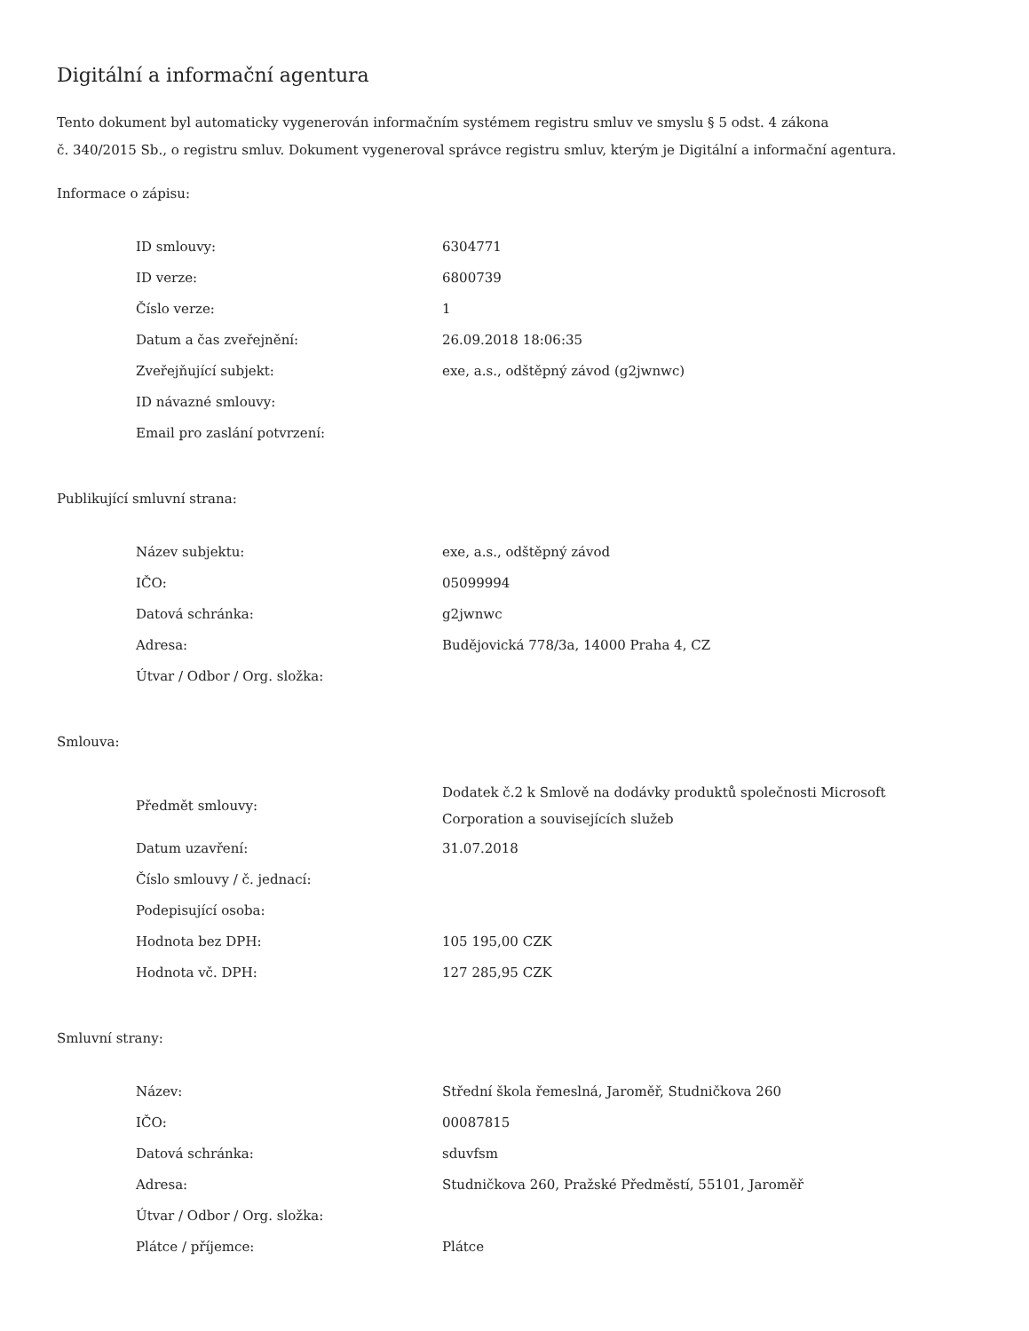Digitální a informační agentura
Tento dokument byl automaticky vygenerován informačním systémem registru smluv ve smyslu § 5 odst. 4 zákona
č. 340/2015 Sb., o registru smluv. Dokument vygeneroval správce registru smluv, kterým je Digitální a informační agentura.
Informace o zápisu:
| ID smlouvy: | 6304771 |
| ID verze: | 6800739 |
| Číslo verze: | 1 |
| Datum a čas zveřejnění: | 26.09.2018 18:06:35 |
| Zveřejňující subjekt: | exe, a.s., odštěpný závod (g2jwnwc) |
| ID návazné smlouvy: | |
| Email pro zaslání potvrzení: | |
Publikující smluvní strana:
| Název subjektu: | exe, a.s., odštěpný závod |
| IČO: | 05099994 |
| Datová schránka: | g2jwnwc |
| Adresa: | Budějovická 778/3a, 14000 Praha 4, CZ |
| Útvar / Odbor / Org. složka: | |
Smlouva:
| Předmět smlouvy: | Dodatek č.2 k Smlově na dodávky produktů společnosti Microsoft Corporation a souvisejících služeb |
| Datum uzavření: | 31.07.2018 |
| Číslo smlouvy / č. jednací: | |
| Podepisující osoba: | |
| Hodnota bez DPH: | 105 195,00 CZK |
| Hodnota vč. DPH: | 127 285,95 CZK |
Smluvní strany:
| Název: | Střední škola řemeslná, Jaroměř, Studničkova 260 |
| IČO: | 00087815 |
| Datová schránka: | sduvfsm |
| Adresa: | Studničkova 260, Pražské Předměstí, 55101, Jaroměř |
| Útvar / Odbor / Org. složka: | |
| Plátce / příjemce: | Plátce |